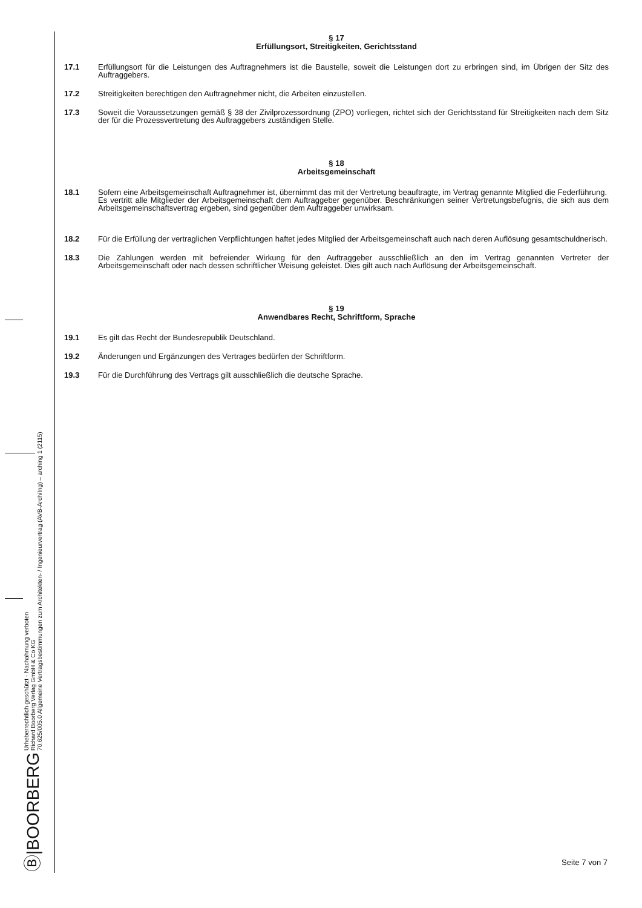Ⓑ|BOORBERG
Urheberrechtlich geschützt - Nachahmung verboten
Richard Boorberg Verlag GmbH & Co KG
70.625/005.0 Allgemeine Vertragsbestimmungen zum Architekten- / Ingenieurvertrag (AVB-Arch/Ing) – arching 1 (2115)
§ 17
Erfüllungsort, Streitigkeiten, Gerichtsstand
17.1 Erfüllungsort für die Leistungen des Auftragnehmers ist die Baustelle, soweit die Leistungen dort zu erbringen sind, im Übrigen der Sitz des Auftraggebers.
17.2 Streitigkeiten berechtigen den Auftragnehmer nicht, die Arbeiten einzustellen.
17.3 Soweit die Voraussetzungen gemäß § 38 der Zivilprozessordnung (ZPO) vorliegen, richtet sich der Gerichtsstand für Streitigkeiten nach dem Sitz der für die Prozessvertretung des Auftraggebers zuständigen Stelle.
§ 18
Arbeitsgemeinschaft
18.1 Sofern eine Arbeitsgemeinschaft Auftragnehmer ist, übernimmt das mit der Vertretung beauftragte, im Vertrag genannte Mitglied die Federführung.
Es vertritt alle Mitglieder der Arbeitsgemeinschaft dem Auftraggeber gegenüber. Beschränkungen seiner Vertretungsbefugnis, die sich aus dem Arbeitsgemeinschaftsvertrag ergeben, sind gegenüber dem Auftraggeber unwirksam.
18.2 Für die Erfüllung der vertraglichen Verpflichtungen haftet jedes Mitglied der Arbeitsgemeinschaft auch nach deren Auflösung gesamtschuldnerisch.
18.3 Die Zahlungen werden mit befreiender Wirkung für den Auftraggeber ausschließlich an den im Vertrag genannten Vertreter der Arbeitsgemeinschaft oder nach dessen schriftlicher Weisung geleistet. Dies gilt auch nach Auflösung der Arbeitsgemeinschaft.
§ 19
Anwendbares Recht, Schriftform, Sprache
19.1 Es gilt das Recht der Bundesrepublik Deutschland.
19.2 Änderungen und Ergänzungen des Vertrages bedürfen der Schriftform.
19.3 Für die Durchführung des Vertrags gilt ausschließlich die deutsche Sprache.
Seite 7 von 7